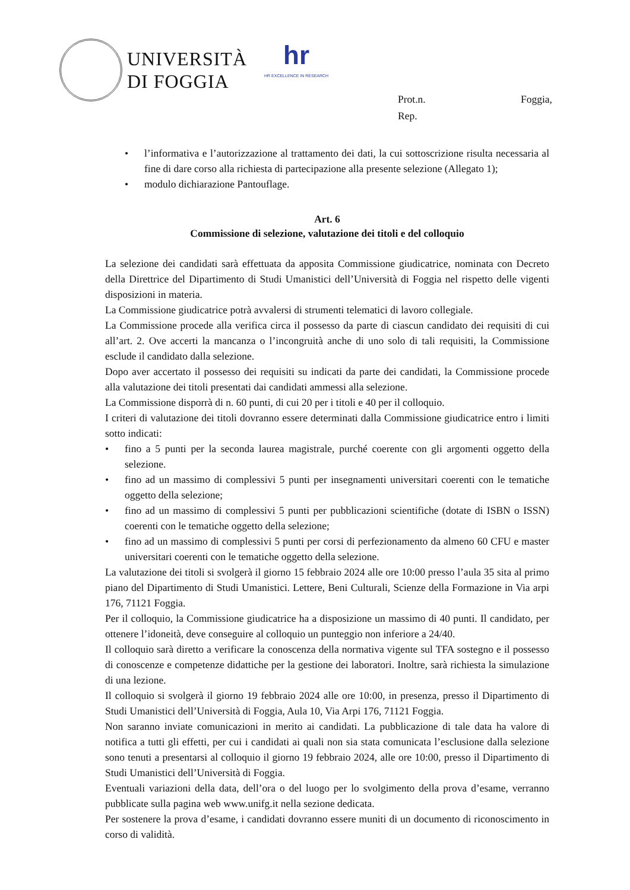UNIVERSITÀ
DI FOGGIA
hr
HR EXCELLENCE IN RESEARCH
Prot.n. Foggia,
Rep.
• l’informativa e l’autorizzazione al trattamento dei dati, la cui sottoscrizione risulta necessaria al fine di dare corso alla richiesta di partecipazione alla presente selezione (Allegato 1);
• modulo dichiarazione Pantouflage.
Art. 6
Commissione di selezione, valutazione dei titoli e del colloquio
La selezione dei candidati sarà effettuata da apposita Commissione giudicatrice, nominata con Decreto della Direttrice del Dipartimento di Studi Umanistici dell’Università di Foggia nel rispetto delle vigenti disposizioni in materia.
La Commissione giudicatrice potrà avvalersi di strumenti telematici di lavoro collegiale.
La Commissione procede alla verifica circa il possesso da parte di ciascun candidato dei requisiti di cui all’art. 2. Ove accerti la mancanza o l’incongruità anche di uno solo di tali requisiti, la Commissione esclude il candidato dalla selezione.
Dopo aver accertato il possesso dei requisiti su indicati da parte dei candidati, la Commissione procede alla valutazione dei titoli presentati dai candidati ammessi alla selezione.
La Commissione disporrà di n. 60 punti, di cui 20 per i titoli e 40 per il colloquio.
I criteri di valutazione dei titoli dovranno essere determinati dalla Commissione giudicatrice entro i limiti sotto indicati:
• fino a 5 punti per la seconda laurea magistrale, purché coerente con gli argomenti oggetto della selezione.
• fino ad un massimo di complessivi 5 punti per insegnamenti universitari coerenti con le tematiche oggetto della selezione;
• fino ad un massimo di complessivi 5 punti per pubblicazioni scientifiche (dotate di ISBN o ISSN) coerenti con le tematiche oggetto della selezione;
• fino ad un massimo di complessivi 5 punti per corsi di perfezionamento da almeno 60 CFU e master universitari coerenti con le tematiche oggetto della selezione.
La valutazione dei titoli si svolgerà il giorno 15 febbraio 2024 alle ore 10:00 presso l’aula 35 sita al primo piano del Dipartimento di Studi Umanistici. Lettere, Beni Culturali, Scienze della Formazione in Via arpi 176, 71121 Foggia.
Per il colloquio, la Commissione giudicatrice ha a disposizione un massimo di 40 punti. Il candidato, per ottenere l’idoneità, deve conseguire al colloquio un punteggio non inferiore a 24/40.
Il colloquio sarà diretto a verificare la conoscenza della normativa vigente sul TFA sostegno e il possesso di conoscenze e competenze didattiche per la gestione dei laboratori. Inoltre, sarà richiesta la simulazione di una lezione.
Il colloquio si svolgerà il giorno 19 febbraio 2024 alle ore 10:00, in presenza, presso il Dipartimento di Studi Umanistici dell’Università di Foggia, Aula 10, Via Arpi 176, 71121 Foggia.
Non saranno inviate comunicazioni in merito ai candidati. La pubblicazione di tale data ha valore di notifica a tutti gli effetti, per cui i candidati ai quali non sia stata comunicata l’esclusione dalla selezione sono tenuti a presentarsi al colloquio il giorno 19 febbraio 2024, alle ore 10:00, presso il Dipartimento di Studi Umanistici dell’Università di Foggia.
Eventuali variazioni della data, dell’ora o del luogo per lo svolgimento della prova d’esame, verranno pubblicate sulla pagina web www.unifg.it nella sezione dedicata.
Per sostenere la prova d’esame, i candidati dovranno essere muniti di un documento di riconoscimento in corso di validità.